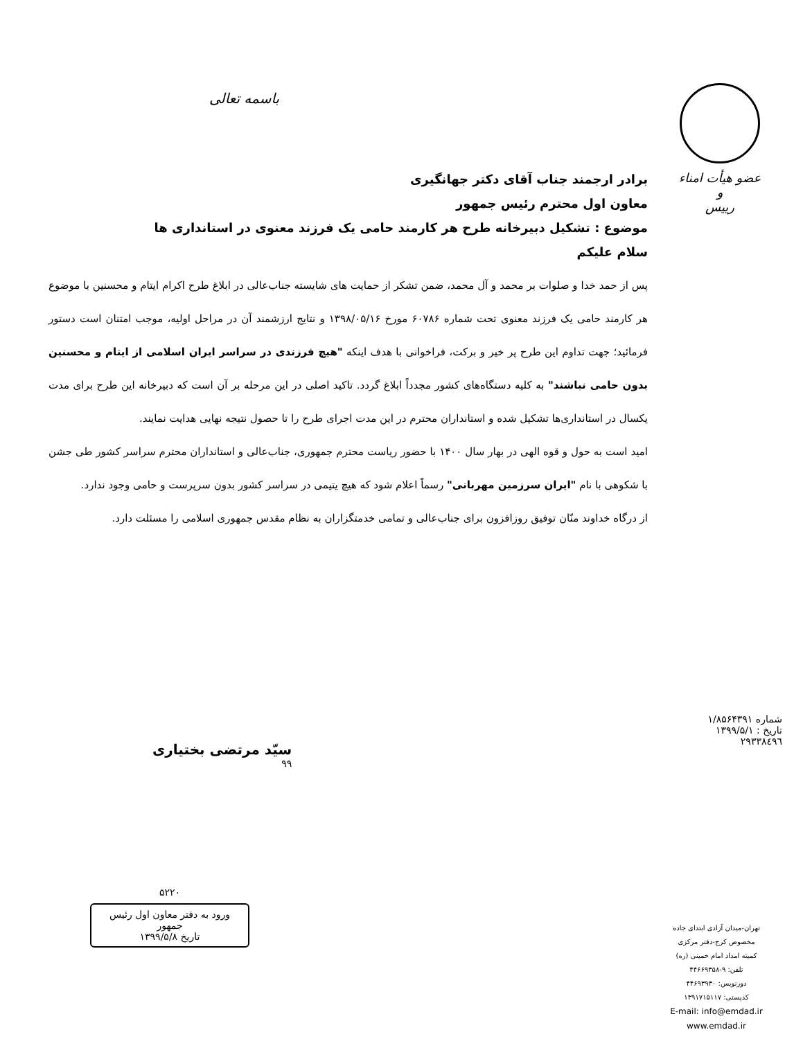عضو هیأت امناء
و
رییس
باسمه تعالی
برادر ارجمند جناب آقای دکتر جهانگیری
معاون اول محترم رئیس جمهور
موضوع : تشکیل دبیرخانه طرح هر کارمند حامی یک فرزند معنوی در استانداری ها
سلام علیکم
پس از حمد خدا و صلوات بر محمد و آل محمد، ضمن تشکر از حمایت های شایسته جناب‌عالی در ابلاغ طرح اکرام ایتام و محسنین با موضوع هر کارمند حامی یک فرزند معنوی تحت شماره ۶۰۷۸۶ مورخ ۱۳۹۸/۰۵/۱۶ و نتایج ارزشمند آن در مراحل اولیه، موجب امتنان است دستور فرمائید؛ جهت تداوم این طرح پر خیر و برکت، فراخوانی با هدف اینکه "هیچ فرزندی در سراسر ایران اسلامی از ایتام و محسنین بدون حامی نباشند" به کلیه دستگاه‌های کشور مجدداً ابلاغ گردد. تاکید اصلی در این مرحله بر آن است که دبیرخانه این طرح برای مدت یکسال در استانداری‌ها تشکیل شده و استانداران محترم در این مدت اجرای طرح را تا حصول نتیجه نهایی هدایت نمایند.
امید است به حول و قوه الهی در بهار سال ۱۴۰۰ با حضور ریاست محترم جمهوری، جناب‌عالی و استانداران محترم سراسر کشور طی جشن با شکوهی با نام "ایران سرزمین مهربانی" رسماً اعلام شود که هیچ یتیمی در سراسر کشور بدون سرپرست و حامی وجود ندارد.
از درگاه خداوند منّان توفیق روزافزون برای جناب‌عالی و تمامی خدمتگزاران به نظام مقدس جمهوری اسلامی را مسئلت دارد.
شماره ۱/۸۵۶۴۳۹۱
تاریخ : ۱۳۹۹/۵/۱
۲۹۳۳۸٤۹٦
سیّد مرتضی بختیاری
۹۹
۵۲۲۰
ورود به دفتر معاون اول رئیس جمهور
تاریخ ۱۳۹۹/۵/۸
تهران-میدان آزادی ابتدای جاده
مخصوص کرج-دفتر مرکزی
کمیته امداد امام خمینی (ره)
تلفن: ۹-۴۴۶۶۹۳۵۸
دورنویس: ۴۴۶۹۳۹۳۰
کدپستی: ۱۳۹۱۷۱۵۱۱۷
E-mail: info@emdad.ir
www.emdad.ir